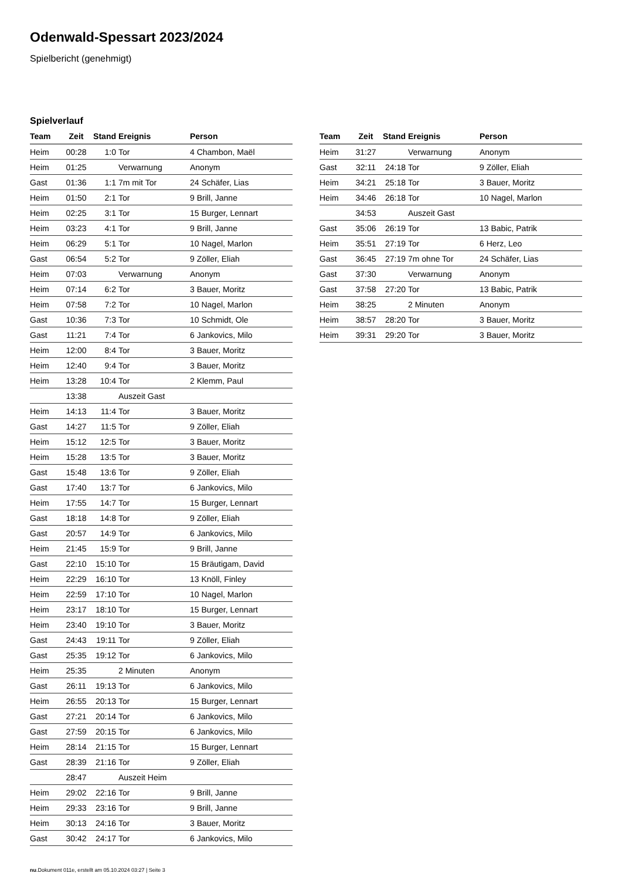Odenwald-Spessart 2023/2024
Spielbericht (genehmigt)
Spielverlauf
| Team | Zeit | Stand | Ereignis | Person |
| --- | --- | --- | --- | --- |
| Heim | 00:28 | 1:0 | Tor | 4 Chambon, Maël |
| Heim | 01:25 | | Verwarnung | Anonym |
| Gast | 01:36 | 1:1 | 7m mit Tor | 24 Schäfer, Lias |
| Heim | 01:50 | 2:1 | Tor | 9 Brill, Janne |
| Heim | 02:25 | 3:1 | Tor | 15 Burger, Lennart |
| Heim | 03:23 | 4:1 | Tor | 9 Brill, Janne |
| Heim | 06:29 | 5:1 | Tor | 10 Nagel, Marlon |
| Gast | 06:54 | 5:2 | Tor | 9 Zöller, Eliah |
| Heim | 07:03 | | Verwarnung | Anonym |
| Heim | 07:14 | 6:2 | Tor | 3 Bauer, Moritz |
| Heim | 07:58 | 7:2 | Tor | 10 Nagel, Marlon |
| Gast | 10:36 | 7:3 | Tor | 10 Schmidt, Ole |
| Gast | 11:21 | 7:4 | Tor | 6 Jankovics, Milo |
| Heim | 12:00 | 8:4 | Tor | 3 Bauer, Moritz |
| Heim | 12:40 | 9:4 | Tor | 3 Bauer, Moritz |
| Heim | 13:28 | 10:4 | Tor | 2 Klemm, Paul |
| | 13:38 | | Auszeit Gast | |
| Heim | 14:13 | 11:4 | Tor | 3 Bauer, Moritz |
| Gast | 14:27 | 11:5 | Tor | 9 Zöller, Eliah |
| Heim | 15:12 | 12:5 | Tor | 3 Bauer, Moritz |
| Heim | 15:28 | 13:5 | Tor | 3 Bauer, Moritz |
| Gast | 15:48 | 13:6 | Tor | 9 Zöller, Eliah |
| Gast | 17:40 | 13:7 | Tor | 6 Jankovics, Milo |
| Heim | 17:55 | 14:7 | Tor | 15 Burger, Lennart |
| Gast | 18:18 | 14:8 | Tor | 9 Zöller, Eliah |
| Gast | 20:57 | 14:9 | Tor | 6 Jankovics, Milo |
| Heim | 21:45 | 15:9 | Tor | 9 Brill, Janne |
| Gast | 22:10 | 15:10 | Tor | 15 Bräutigam, David |
| Heim | 22:29 | 16:10 | Tor | 13 Knöll, Finley |
| Heim | 22:59 | 17:10 | Tor | 10 Nagel, Marlon |
| Heim | 23:17 | 18:10 | Tor | 15 Burger, Lennart |
| Heim | 23:40 | 19:10 | Tor | 3 Bauer, Moritz |
| Gast | 24:43 | 19:11 | Tor | 9 Zöller, Eliah |
| Gast | 25:35 | 19:12 | Tor | 6 Jankovics, Milo |
| Heim | 25:35 | | 2 Minuten | Anonym |
| Gast | 26:11 | 19:13 | Tor | 6 Jankovics, Milo |
| Heim | 26:55 | 20:13 | Tor | 15 Burger, Lennart |
| Gast | 27:21 | 20:14 | Tor | 6 Jankovics, Milo |
| Gast | 27:59 | 20:15 | Tor | 6 Jankovics, Milo |
| Heim | 28:14 | 21:15 | Tor | 15 Burger, Lennart |
| Gast | 28:39 | 21:16 | Tor | 9 Zöller, Eliah |
| | 28:47 | | Auszeit Heim | |
| Heim | 29:02 | 22:16 | Tor | 9 Brill, Janne |
| Heim | 29:33 | 23:16 | Tor | 9 Brill, Janne |
| Heim | 30:13 | 24:16 | Tor | 3 Bauer, Moritz |
| Gast | 30:42 | 24:17 | Tor | 6 Jankovics, Milo |
| Team | Zeit | Stand | Ereignis | Person |
| --- | --- | --- | --- | --- |
| Heim | 31:27 | | Verwarnung | Anonym |
| Gast | 32:11 | 24:18 | Tor | 9 Zöller, Eliah |
| Heim | 34:21 | 25:18 | Tor | 3 Bauer, Moritz |
| Heim | 34:46 | 26:18 | Tor | 10 Nagel, Marlon |
| | 34:53 | | Auszeit Gast | |
| Gast | 35:06 | 26:19 | Tor | 13 Babic, Patrik |
| Heim | 35:51 | 27:19 | Tor | 6 Herz, Leo |
| Gast | 36:45 | 27:19 | 7m ohne Tor | 24 Schäfer, Lias |
| Gast | 37:30 | | Verwarnung | Anonym |
| Gast | 37:58 | 27:20 | Tor | 13 Babic, Patrik |
| Heim | 38:25 | | 2 Minuten | Anonym |
| Heim | 38:57 | 28:20 | Tor | 3 Bauer, Moritz |
| Heim | 39:31 | 29:20 | Tor | 3 Bauer, Moritz |
nu.Dokument 011e, erstellt am 05.10.2024 03:27 | Seite 3